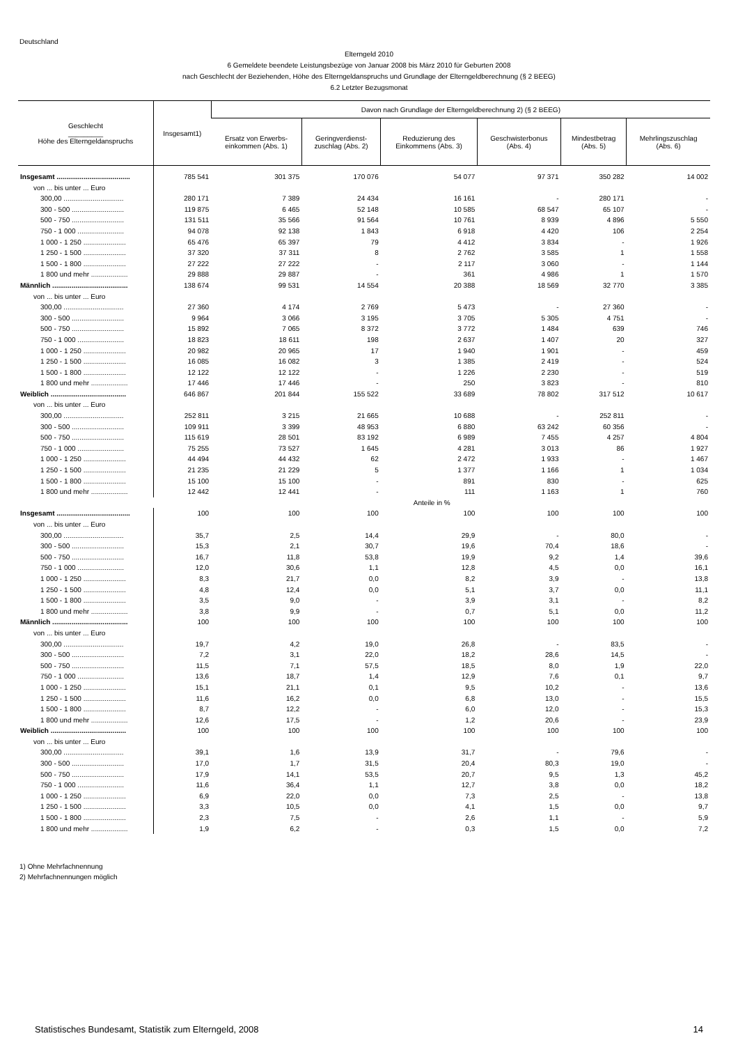Deutschland
Elterngeld 2010
6 Gemeldete beendete Leistungsbezüge von Januar 2008 bis März 2010 für Geburten 2008
nach Geschlecht der Beziehenden, Höhe des Elterngeldanspruchs und Grundlage der Elterngeldberechnung (§ 2 BEEG)
6.2 Letzter Bezugsmonat
| Geschlecht _________ Höhe des Elterngeldanspruchs | Insgesamt1) | Davon nach Grundlage der Elterngeldberechnung 2) (§ 2 BEEG) | | | | | |
| --- | --- | --- | --- | --- | --- | --- | --- |
| | | Ersatz von Erwerbs- einkommen (Abs. 1) | Geringverdienst- zuschlag (Abs. 2) | Reduzierung des Einkommens (Abs. 3) | Geschwisterbonus (Abs. 4) | Mindestbetrag (Abs. 5) | Mehrlingszuschlag (Abs. 6) |
| Insgesamt ...................................... | 785 541 | 301 375 | 170 076 | 54 077 | 97 371 | 350 282 | 14 002 |
| von ... bis unter ... Euro | | | | | | | |
| 300,00 ............................... | 280 171 | 7 389 | 24 434 | 16 161 | - | 280 171 | - |
| 300 - 500 ........................... | 119 875 | 6 465 | 52 148 | 10 585 | 68 547 | 65 107 | - |
| 500 - 750 ........................... | 131 511 | 35 566 | 91 564 | 10 761 | 8 939 | 4 896 | 5 550 |
| 750 - 1 000 ........................ | 94 078 | 92 138 | 1 843 | 6 918 | 4 420 | 106 | 2 254 |
| 1 000 - 1 250 ...................... | 65 476 | 65 397 | 79 | 4 412 | 3 834 | - | 1 926 |
| 1 250 - 1 500 ...................... | 37 320 | 37 311 | 8 | 2 762 | 3 585 | 1 | 1 558 |
| 1 500 - 1 800 ...................... | 27 222 | 27 222 | - | 2 117 | 3 060 | - | 1 144 |
| 1 800 und mehr ................... | 29 888 | 29 887 | - | 361 | 4 986 | 1 | 1 570 |
| Männlich ....................................... | 138 674 | 99 531 | 14 554 | 20 388 | 18 569 | 32 770 | 3 385 |
| von ... bis unter ... Euro | | | | | | | |
| 300,00 ............................... | 27 360 | 4 174 | 2 769 | 5 473 | - | 27 360 | - |
| 300 - 500 ........................... | 9 964 | 3 066 | 3 195 | 3 705 | 5 305 | 4 751 | - |
| 500 - 750 ........................... | 15 892 | 7 065 | 8 372 | 3 772 | 1 484 | 639 | 746 |
| 750 - 1 000 ........................ | 18 823 | 18 611 | 198 | 2 637 | 1 407 | 20 | 327 |
| 1 000 - 1 250 ...................... | 20 982 | 20 965 | 17 | 1 940 | 1 901 | - | 459 |
| 1 250 - 1 500 ...................... | 16 085 | 16 082 | 3 | 1 385 | 2 419 | - | 524 |
| 1 500 - 1 800 ...................... | 12 122 | 12 122 | - | 1 226 | 2 230 | - | 519 |
| 1 800 und mehr ................... | 17 446 | 17 446 | - | 250 | 3 823 | - | 810 |
| Weiblich ....................................... | 646 867 | 201 844 | 155 522 | 33 689 | 78 802 | 317 512 | 10 617 |
| von ... bis unter ... Euro | | | | | | | |
| 300,00 ............................... | 252 811 | 3 215 | 21 665 | 10 688 | - | 252 811 | - |
| 300 - 500 ........................... | 109 911 | 3 399 | 48 953 | 6 880 | 63 242 | 60 356 | - |
| 500 - 750 ........................... | 115 619 | 28 501 | 83 192 | 6 989 | 7 455 | 4 257 | 4 804 |
| 750 - 1 000 ........................ | 75 255 | 73 527 | 1 645 | 4 281 | 3 013 | 86 | 1 927 |
| 1 000 - 1 250 ...................... | 44 494 | 44 432 | 62 | 2 472 | 1 933 | - | 1 467 |
| 1 250 - 1 500 ...................... | 21 235 | 21 229 | 5 | 1 377 | 1 166 | 1 | 1 034 |
| 1 500 - 1 800 ...................... | 15 100 | 15 100 | - | 891 | 830 | - | 625 |
| 1 800 und mehr ................... | 12 442 | 12 441 | - | 111 | 1 163 | 1 | 760 |
| | Anteile in % | | | | | | |
| Insgesamt ...................................... | 100 | 100 | 100 | 100 | 100 | 100 | 100 |
| von ... bis unter ... Euro | | | | | | | |
| 300,00 ............................... | 35,7 | 2,5 | 14,4 | 29,9 | - | 80,0 | - |
| 300 - 500 ........................... | 15,3 | 2,1 | 30,7 | 19,6 | 70,4 | 18,6 | - |
| 500 - 750 ........................... | 16,7 | 11,8 | 53,8 | 19,9 | 9,2 | 1,4 | 39,6 |
| 750 - 1 000 ........................ | 12,0 | 30,6 | 1,1 | 12,8 | 4,5 | 0,0 | 16,1 |
| 1 000 - 1 250 ...................... | 8,3 | 21,7 | 0,0 | 8,2 | 3,9 | - | 13,8 |
| 1 250 - 1 500 ...................... | 4,8 | 12,4 | 0,0 | 5,1 | 3,7 | 0,0 | 11,1 |
| 1 500 - 1 800 ...................... | 3,5 | 9,0 | - | 3,9 | 3,1 | - | 8,2 |
| 1 800 und mehr ................... | 3,8 | 9,9 | - | 0,7 | 5,1 | 0,0 | 11,2 |
| Männlich ....................................... | 100 | 100 | 100 | 100 | 100 | 100 | 100 |
| von ... bis unter ... Euro | | | | | | | |
| 300,00 ............................... | 19,7 | 4,2 | 19,0 | 26,8 | - | 83,5 | - |
| 300 - 500 ........................... | 7,2 | 3,1 | 22,0 | 18,2 | 28,6 | 14,5 | - |
| 500 - 750 ........................... | 11,5 | 7,1 | 57,5 | 18,5 | 8,0 | 1,9 | 22,0 |
| 750 - 1 000 ........................ | 13,6 | 18,7 | 1,4 | 12,9 | 7,6 | 0,1 | 9,7 |
| 1 000 - 1 250 ...................... | 15,1 | 21,1 | 0,1 | 9,5 | 10,2 | - | 13,6 |
| 1 250 - 1 500 ...................... | 11,6 | 16,2 | 0,0 | 6,8 | 13,0 | - | 15,5 |
| 1 500 - 1 800 ...................... | 8,7 | 12,2 | - | 6,0 | 12,0 | - | 15,3 |
| 1 800 und mehr ................... | 12,6 | 17,5 | - | 1,2 | 20,6 | - | 23,9 |
| Weiblich ....................................... | 100 | 100 | 100 | 100 | 100 | 100 | 100 |
| von ... bis unter ... Euro | | | | | | | |
| 300,00 ............................... | 39,1 | 1,6 | 13,9 | 31,7 | - | 79,6 | - |
| 300 - 500 ........................... | 17,0 | 1,7 | 31,5 | 20,4 | 80,3 | 19,0 | - |
| 500 - 750 ........................... | 17,9 | 14,1 | 53,5 | 20,7 | 9,5 | 1,3 | 45,2 |
| 750 - 1 000 ........................ | 11,6 | 36,4 | 1,1 | 12,7 | 3,8 | 0,0 | 18,2 |
| 1 000 - 1 250 ...................... | 6,9 | 22,0 | 0,0 | 7,3 | 2,5 | - | 13,8 |
| 1 250 - 1 500 ...................... | 3,3 | 10,5 | 0,0 | 4,1 | 1,5 | 0,0 | 9,7 |
| 1 500 - 1 800 ...................... | 2,3 | 7,5 | - | 2,6 | 1,1 | - | 5,9 |
| 1 800 und mehr ................... | 1,9 | 6,2 | - | 0,3 | 1,5 | 0,0 | 7,2 |
1) Ohne Mehrfachnennung
2) Mehrfachnennungen möglich
Statistisches Bundesamt, Statistik zum Elterngeld, 2008 14